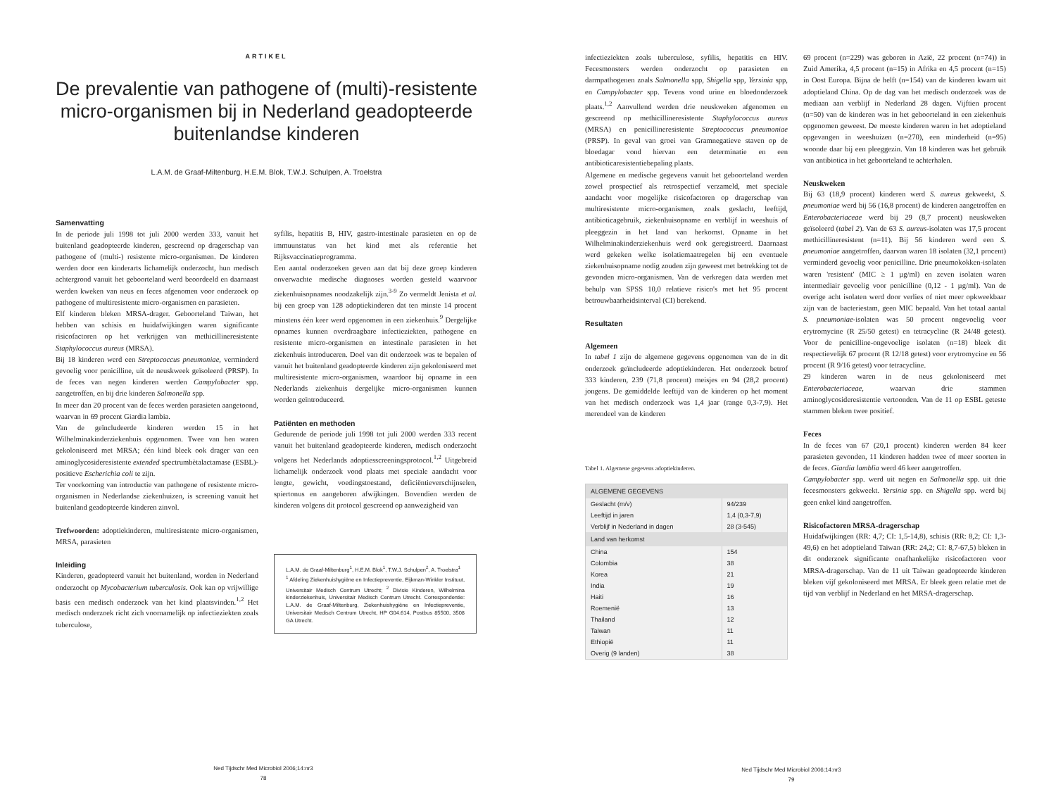ARTIKEL
De prevalentie van pathogene of (multi)-resistente micro-organismen bij in Nederland geadopteerde buitenlandse kinderen
L.A.M. de Graaf-Miltenburg, H.E.M. Blok, T.W.J. Schulpen, A. Troelstra
Samenvatting
In de periode juli 1998 tot juli 2000 werden 333, vanuit het buitenland geadopteerde kinderen, gescreend op dragerschap van pathogene of (multi-) resistente micro-organismen. De kinderen werden door een kinderarts lichamelijk onderzocht, hun medisch achtergrond vanuit het geboorteland werd beoordeeld en daarnaast werden kweken van neus en feces afgenomen voor onderzoek op pathogene of multiresistente micro-organismen en parasieten.
Elf kinderen bleken MRSA-drager. Geboorteland Taiwan, het hebben van schisis en huidafwijkingen waren significante risicofactoren op het verkrijgen van methicillineresistente Staphylococcus aureus (MRSA).
Bij 18 kinderen werd een Streptococcus pneumoniae, verminderd gevoelig voor penicilline, uit de neuskweek geïsoleerd (PRSP). In de feces van negen kinderen werden Campylobacter spp. aangetroffen, en bij drie kinderen Salmonella spp.
In meer dan 20 procent van de feces werden parasieten aangetoond, waarvan in 69 procent Giardia lambia.
Van de geïncludeerde kinderen werden 15 in het Wilhelminakinderziekenhuis opgenomen. Twee van hen waren gekoloniseerd met MRSA; één kind bleek ook drager van een aminoglycosideresistente extended spectrumbètalactamase (ESBL)-positieve Escherichia coli te zijn.
Ter voorkoming van introductie van pathogene of resistente micro-organismen in Nederlandse ziekenhuizen, is screening vanuit het buitenland geadopteerde kinderen zinvol.
Trefwoorden: adoptiekinderen, multiresistente micro-organismen, MRSA, parasieten
Inleiding
Kinderen, geadopteerd vanuit het buitenland, worden in Nederland onderzocht op Mycobacterium tuberculosis. Ook kan op vrijwillige basis een medisch onderzoek van het kind plaatsvinden.<sup>1,2</sup> Het medisch onderzoek richt zich voornamelijk op infectieziekten zoals tuberculose,
syfilis, hepatitis B, HIV, gastro-intestinale parasieten en op de immuunstatus van het kind met als referentie het Rijksvaccinatieprogramma.
Een aantal onderzoeken geven aan dat bij deze groep kinderen onverwachte medische diagnoses worden gesteld waarvoor ziekenhuisopnames noodzakelijk zijn.<sup>3-9</sup> Zo vermeldt Jenista et al. bij een groep van 128 adoptiekinderen dat ten minste 14 procent minstens één keer werd opgenomen in een ziekenhuis.<sup>9</sup> Dergelijke opnames kunnen overdraagbare infectieziekten, pathogene en resistente micro-organismen en intestinale parasieten in het ziekenhuis introduceren. Doel van dit onderzoek was te bepalen of vanuit het buitenland geadopteerde kinderen zijn gekoloniseerd met multiresistente micro-organismen, waardoor bij opname in een Nederlands ziekenhuis dergelijke micro-organismen kunnen worden geïntroduceerd.
Patiënten en methoden
Gedurende de periode juli 1998 tot juli 2000 werden 333 recent vanuit het buitenland geadopteerde kinderen, medisch onderzocht volgens het Nederlands adoptiesscreeningsprotocol.<sup>1,2</sup> Uitgebreid lichamelijk onderzoek vond plaats met speciale aandacht voor lengte, gewicht, voedingstoestand, deficiëntieverschijnselen, spiertonus en aangeboren afwijkingen. Bovendien werden de kinderen volgens dit protocol gescreend op aanwezigheid van
L.A.M. de Graaf-Miltenburg<sup>1</sup>, H.E.M. Blok<sup>1</sup>, T.W.J. Schulpen<sup>2</sup>, A. Troelstra<sup>1</sup>
<sup>1</sup> Afdeling Ziekenhuishygiëne en Infectiepreventie, Eijkman-Winkler Instituut, Universitair Medisch Centrum Utrecht; <sup>2</sup> Divisie Kinderen, Wilhelmina kinderziekenhuis, Universitair Medisch Centrum Utrecht. Correspondentie: L.A.M. de Graaf-Miltenburg, Ziekenhuishygiëne en Infectiepreventie, Universitair Medisch Centrum Utrecht, HP G04.614, Postbus 85500, 3508 GA Utrecht.
Ned Tijdschr Med Microbiol 2006;14:nr3
78
infectieziekten zoals tuberculose, syfilis, hepatitis en HIV. Fecesmonsters werden onderzocht op parasieten en darmpathogenen zoals Salmonella spp, Shigella spp, Yersinia spp, en Campylobacter spp. Tevens vond urine en bloedonderzoek plaats.<sup>1,2</sup> Aanvullend werden drie neuskweken afgenomen en gescreend op methicillineresistente Staphylococcus aureus (MRSA) en penicillineresistente Streptococcus pneumoniae (PRSP). In geval van groei van Gramnegatieve staven op de bloedagar vond hiervan een determinatie en een antibioticaresistentiebepaling plaats.
Algemene en medische gegevens vanuit het geboorteland werden zowel prospectief als retrospectief verzameld, met speciale aandacht voor mogelijke risicofactoren op dragerschap van multiresistente micro-organismen, zoals geslacht, leeftijd, antibioticagebruik, ziekenhuisopname en verblijf in weeshuis of pleeggezin in het land van herkomst. Opname in het Wilhelminakinderziekenhuis werd ook geregistreerd. Daarnaast werd gekeken welke isolatiemaatregelen bij een eventuele ziekenhuisopname nodig zouden zijn geweest met betrekking tot de gevonden micro-organismen. Van de verkregen data werden met behulp van SPSS 10,0 relatieve risico's met het 95 procent betrouwbaarheidsinterval (CI) berekend.
Resultaten
Algemeen
In tabel 1 zijn de algemene gegevens opgenomen van de in dit onderzoek geïncludeerde adoptiekinderen. Het onderzoek betrof 333 kinderen, 239 (71,8 procent) meisjes en 94 (28,2 procent) jongens. De gemiddelde leeftijd van de kinderen op het moment van het medisch onderzoek was 1,4 jaar (range 0,3-7,9). Het merendeel van de kinderen
Tabel 1. Algemene gegevens adoptiekinderen.
| ALGEMENE GEGEVENS | |
| --- | --- |
| Geslacht (m/v) | 94/239 |
| Leeftijd in jaren | 1,4 (0,3-7,9) |
| Verblijf in Nederland in dagen | 28 (3-545) |
| Land van herkomst | |
| China | 154 |
| Colombia | 38 |
| Korea | 21 |
| India | 19 |
| Haiti | 16 |
| Roemenië | 13 |
| Thailand | 12 |
| Taiwan | 11 |
| Ethiopië | 11 |
| Overig (9 landen) | 38 |
69 procent (n=229) was geboren in Azië, 22 procent (n=74)) in Zuid Amerika, 4,5 procent (n=15) in Afrika en 4,5 procent (n=15) in Oost Europa. Bijna de helft (n=154) van de kinderen kwam uit adoptieland China. Op de dag van het medisch onderzoek was de mediaan aan verblijf in Nederland 28 dagen. Vijftien procent (n=50) van de kinderen was in het geboorteland in een ziekenhuis opgenomen geweest. De meeste kinderen waren in het adoptieland opgevangen in weeshuizen (n=270), een minderheid (n=95) woonde daar bij een pleeggezin. Van 18 kinderen was het gebruik van antibiotica in het geboorteland te achterhalen.
Neuskweken
Bij 63 (18,9 procent) kinderen werd S. aureus gekweekt, S. pneumoniae werd bij 56 (16,8 procent) de kinderen aangetroffen en Enterobacteriaceae werd bij 29 (8,7 procent) neuskweken geïsoleerd (tabel 2). Van de 63 S. aureus-isolaten was 17,5 procent methicillineresistent (n=11). Bij 56 kinderen werd een S. pneumoniae aangetroffen, daarvan waren 18 isolaten (32,1 procent) verminderd gevoelig voor penicilline. Drie pneumokokken-isolaten waren 'resistent' (MIC ≥ 1 µg/ml) en zeven isolaten waren intermediair gevoelig voor penicilline (0,12 - 1 µg/ml). Van de overige acht isolaten werd door verlies of niet meer opkweekbaar zijn van de bacteriestam, geen MIC bepaald. Van het totaal aantal S. pneumoniae-isolaten was 50 procent ongevoelig voor erytromycine (R 25/50 getest) en tetracycline (R 24/48 getest). Voor de penicilline-ongevoelige isolaten (n=18) bleek dit respectievelijk 67 procent (R 12/18 getest) voor erytromycine en 56 procent (R 9/16 getest) voor tetracycline.
29 kinderen waren in de neus gekoloniseerd met Enterobacteriaceae, waarvan drie stammen aminoglycosideresistentie vertoonden. Van de 11 op ESBL geteste stammen bleken twee positief.
Feces
In de feces van 67 (20,1 procent) kinderen werden 84 keer parasieten gevonden, 11 kinderen hadden twee of meer soorten in de feces. Giardia lamblia werd 46 keer aangetroffen.
Campylobacter spp. werd uit negen en Salmonella spp. uit drie fecesmonsters gekweekt. Yersinia spp. en Shigella spp. werd bij geen enkel kind aangetroffen.
Risicofactoren MRSA-dragerschap
Huidafwijkingen (RR: 4,7; CI: 1,5-14,8), schisis (RR: 8,2; CI: 1,3-49,6) en het adoptieland Taiwan (RR: 24,2; CI: 8,7-67,5) bleken in dit onderzoek significante onafhankelijke risicofactoren voor MRSA-dragerschap. Van de 11 uit Taiwan geadopteerde kinderen bleken vijf gekoloniseerd met MRSA. Er bleek geen relatie met de tijd van verblijf in Nederland en het MRSA-dragerschap.
Ned Tijdschr Med Microbiol 2006;14:nr3
79